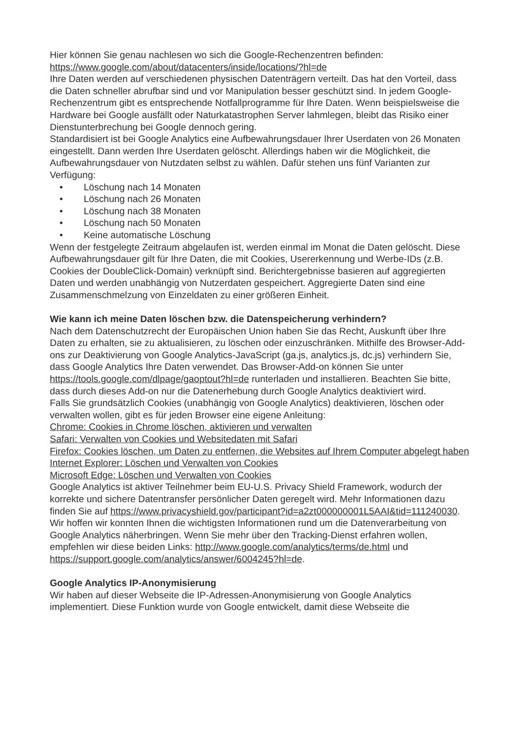Hier können Sie genau nachlesen wo sich die Google-Rechenzentren befinden: https://www.google.com/about/datacenters/inside/locations/?hl=de
Ihre Daten werden auf verschiedenen physischen Datenträgern verteilt. Das hat den Vorteil, dass die Daten schneller abrufbar sind und vor Manipulation besser geschützt sind. In jedem Google-Rechenzentrum gibt es entsprechende Notfallprogramme für Ihre Daten. Wenn beispielsweise die Hardware bei Google ausfällt oder Naturkatastrophen Server lahmlegen, bleibt das Risiko einer Dienstunterbrechung bei Google dennoch gering.
Standardisiert ist bei Google Analytics eine Aufbewahrungsdauer Ihrer Userdaten von 26 Monaten eingestellt. Dann werden Ihre Userdaten gelöscht. Allerdings haben wir die Möglichkeit, die Aufbewahrungsdauer von Nutzdaten selbst zu wählen. Dafür stehen uns fünf Varianten zur Verfügung:
• Löschung nach 14 Monaten
• Löschung nach 26 Monaten
• Löschung nach 38 Monaten
• Löschung nach 50 Monaten
• Keine automatische Löschung
Wenn der festgelegte Zeitraum abgelaufen ist, werden einmal im Monat die Daten gelöscht. Diese Aufbewahrungsdauer gilt für Ihre Daten, die mit Cookies, Usererkennung und Werbe-IDs (z.B. Cookies der DoubleClick-Domain) verknüpft sind. Berichtergebnisse basieren auf aggregierten Daten und werden unabhängig von Nutzerdaten gespeichert. Aggregierte Daten sind eine Zusammenschmelzung von Einzeldaten zu einer größeren Einheit.
Wie kann ich meine Daten löschen bzw. die Datenspeicherung verhindern?
Nach dem Datenschutzrecht der Europäischen Union haben Sie das Recht, Auskunft über Ihre Daten zu erhalten, sie zu aktualisieren, zu löschen oder einzuschränken. Mithilfe des Browser-Add-ons zur Deaktivierung von Google Analytics-JavaScript (ga.js, analytics.js, dc.js) verhindern Sie, dass Google Analytics Ihre Daten verwendet. Das Browser-Add-on können Sie unter https://tools.google.com/dlpage/gaoptout?hl=de runterladen und installieren. Beachten Sie bitte, dass durch dieses Add-on nur die Datenerhebung durch Google Analytics deaktiviert wird.
Falls Sie grundsätzlich Cookies (unabhängig von Google Analytics) deaktivieren, löschen oder verwalten wollen, gibt es für jeden Browser eine eigene Anleitung:
Chrome: Cookies in Chrome löschen, aktivieren und verwalten
Safari: Verwalten von Cookies und Websitedaten mit Safari
Firefox: Cookies löschen, um Daten zu entfernen, die Websites auf Ihrem Computer abgelegt haben
Internet Explorer: Löschen und Verwalten von Cookies
Microsoft Edge: Löschen und Verwalten von Cookies
Google Analytics ist aktiver Teilnehmer beim EU-U.S. Privacy Shield Framework, wodurch der korrekte und sichere Datentransfer persönlicher Daten geregelt wird. Mehr Informationen dazu finden Sie auf https://www.privacyshield.gov/participant?id=a2zt000000001L5AAI&tid=111240030. Wir hoffen wir konnten Ihnen die wichtigsten Informationen rund um die Datenverarbeitung von Google Analytics näherbringen. Wenn Sie mehr über den Tracking-Dienst erfahren wollen, empfehlen wir diese beiden Links: http://www.google.com/analytics/terms/de.html und https://support.google.com/analytics/answer/6004245?hl=de.
Google Analytics IP-Anonymisierung
Wir haben auf dieser Webseite die IP-Adressen-Anonymisierung von Google Analytics implementiert. Diese Funktion wurde von Google entwickelt, damit diese Webseite die